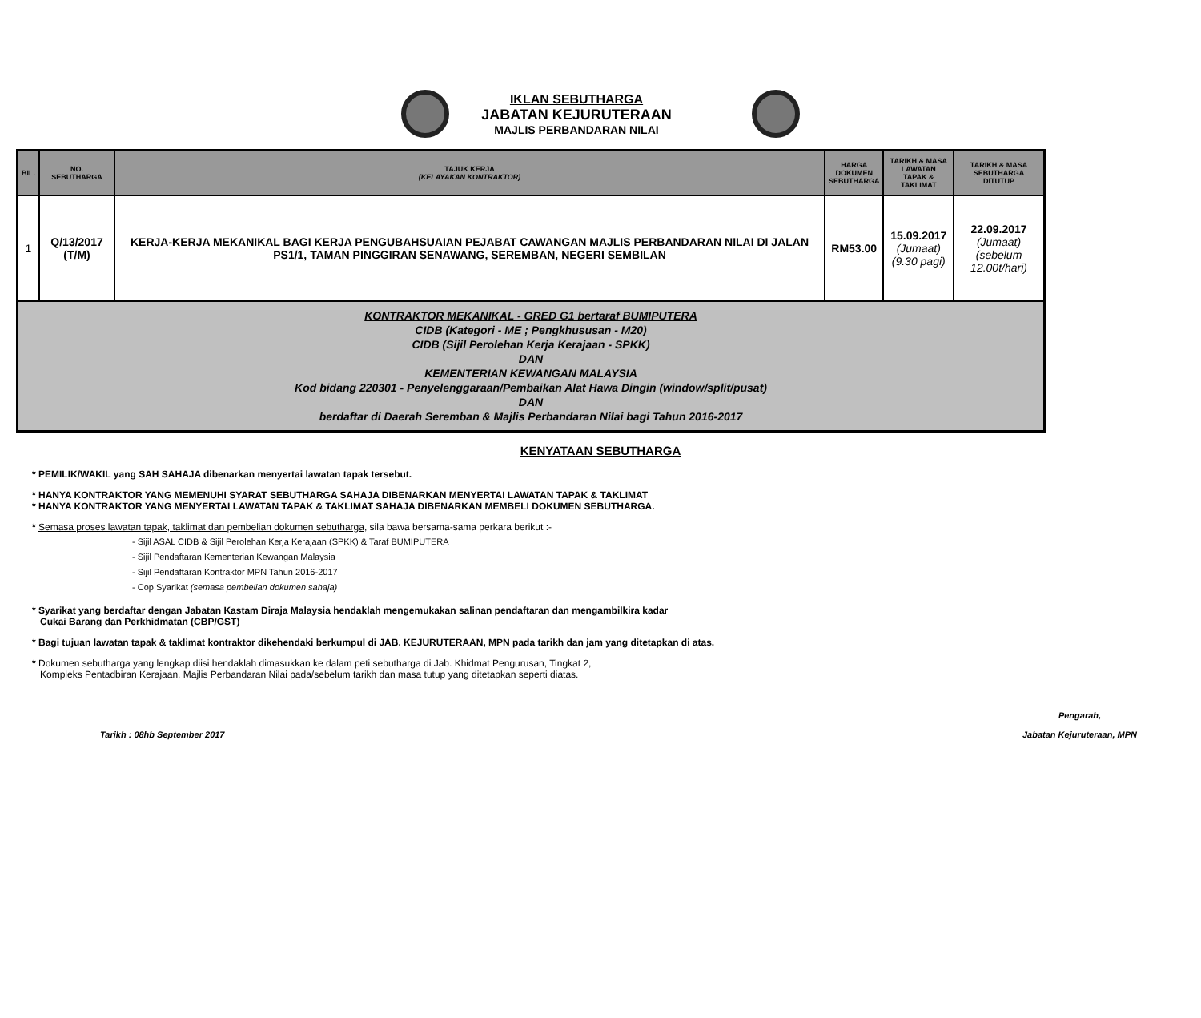IKLAN SEBUTHARGA
JABATAN KEJURUTERAAN
MAJLIS PERBANDARAN NILAI
| BIL. | NO. SEBUTHARGA | TAJUK KERJA (KELAYAKAN KONTRAKTOR) | HARGA DOKUMEN SEBUTHARGA | TARIKH & MASA LAWATAN TAPAK & TAKLIMAT | TARIKH & MASA SEBUTHARGA DITUTUP |
| --- | --- | --- | --- | --- | --- |
| 1 | Q/13/2017 (T/M) | KERJA-KERJA MEKANIKAL BAGI KERJA PENGUBAHSUAIAN PEJABAT CAWANGAN MAJLIS PERBANDARAN NILAI DI JALAN PS1/1, TAMAN PINGGIRAN SENAWANG, SEREMBAN, NEGERI SEMBILAN | RM53.00 | 15.09.2017 (Jumaat) (9.30 pagi) | 22.09.2017 (Jumaat) (sebelum 12.00t/hari) |
| KONTRAKTOR MEKANIKAL - GRED G1 bertaraf BUMIPUTERA CIDB (Kategori - ME ; Pengkhususan - M20) CIDB (Sijil Perolehan Kerja Kerajaan - SPKK) DAN KEMENTERIAN KEWANGAN MALAYSIA Kod bidang 220301 - Penyelenggaraan/Pembaikan Alat Hawa Dingin (window/split/pusat) DAN berdaftar di Daerah Seremban & Majlis Perbandaran Nilai bagi Tahun 2016-2017 | | | | | |
KENYATAAN SEBUTHARGA
* PEMILIK/WAKIL yang SAH SAHAJA dibenarkan menyertai lawatan tapak tersebut.
* HANYA KONTRAKTOR YANG MEMENUHI SYARAT SEBUTHARGA SAHAJA DIBENARKAN MENYERTAI LAWATAN TAPAK & TAKLIMAT
* HANYA KONTRAKTOR YANG MENYERTAI LAWATAN TAPAK & TAKLIMAT SAHAJA DIBENARKAN MEMBELI DOKUMEN SEBUTHARGA.
* Semasa proses lawatan tapak, taklimat dan pembelian dokumen sebutharga, sila bawa bersama-sama perkara berikut :-
- Sijil ASAL CIDB & Sijil Perolehan Kerja Kerajaan (SPKK) & Taraf BUMIPUTERA
- Sijil Pendaftaran Kementerian Kewangan Malaysia
- Sijil Pendaftaran Kontraktor MPN Tahun 2016-2017
- Cop Syarikat (semasa pembelian dokumen sahaja)
* Syarikat yang berdaftar dengan Jabatan Kastam Diraja Malaysia hendaklah mengemukakan salinan pendaftaran dan mengambilkira kadar
Cukai Barang dan Perkhidmatan (CBP/GST)
* Bagi tujuan lawatan tapak & taklimat kontraktor dikehendaki berkumpul di JAB. KEJURUTERAAN, MPN pada tarikh dan jam yang ditetapkan di atas.
* Dokumen sebutharga yang lengkap diisi hendaklah dimasukkan ke dalam peti sebutharga di Jab. Khidmat Pengurusan, Tingkat 2,
Kompleks Pentadbiran Kerajaan, Majlis Perbandaran Nilai pada/sebelum tarikh dan masa tutup yang ditetapkan seperti diatas.
Tarikh : 08hb September 2017 Pengarah,
Jabatan Kejuruteraan, MPN